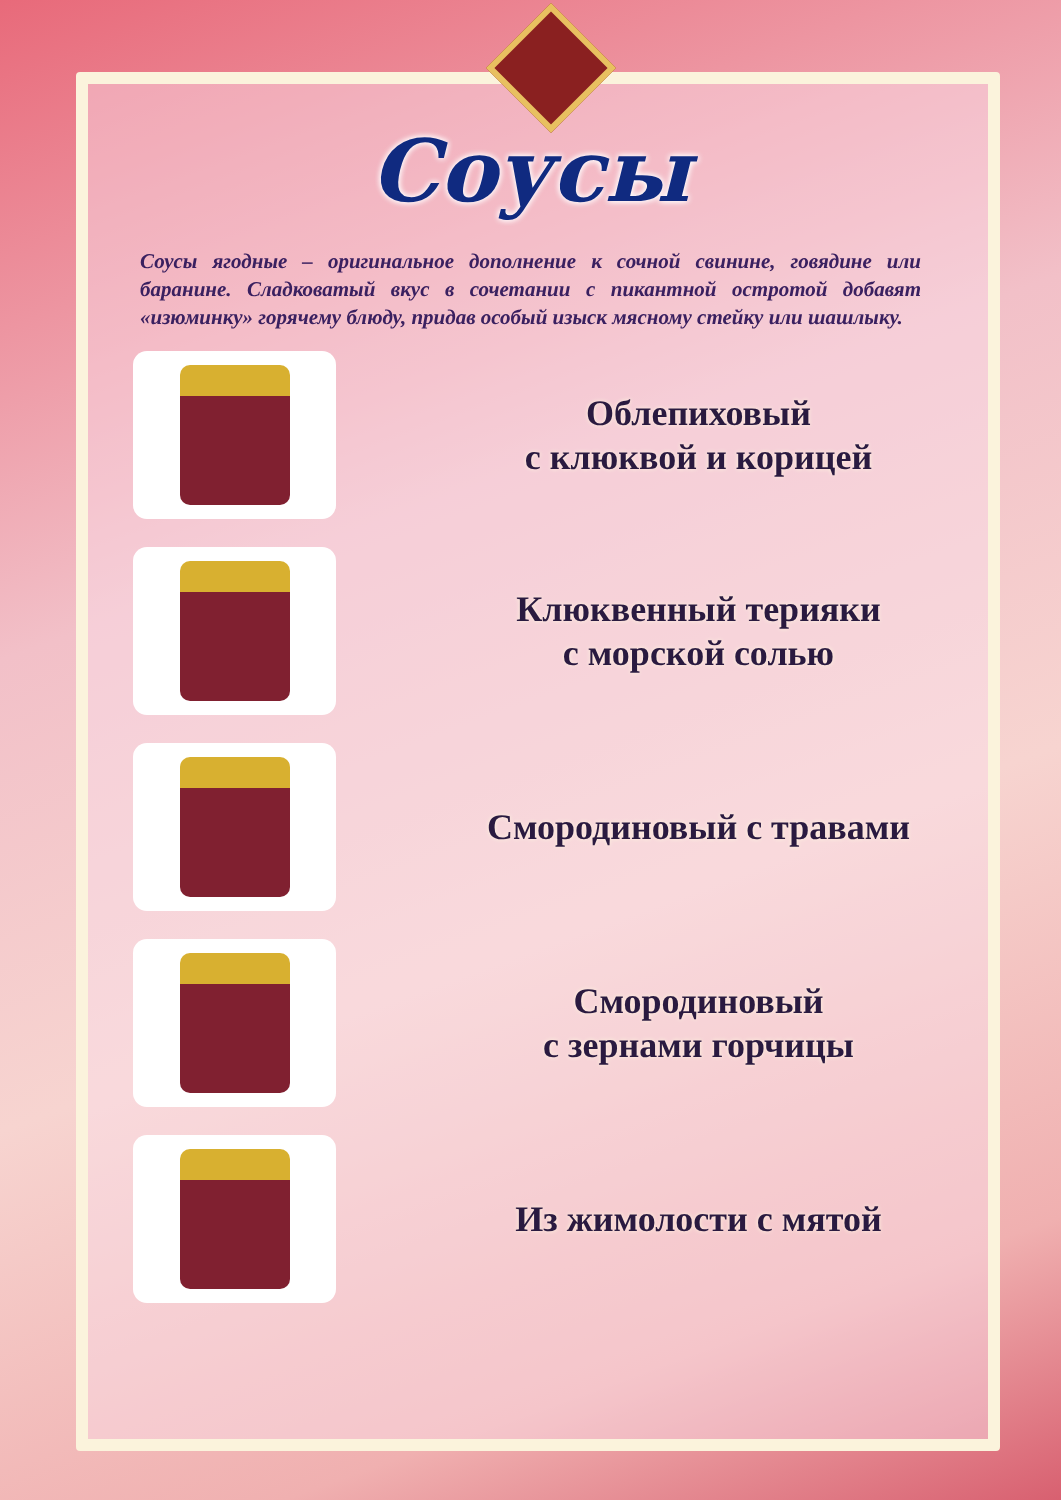Соусы
Соусы ягодные – оригинальное дополнение к сочной свинине, говядине или баранине. Сладковатый вкус в сочетании с пикантной остротой добавят «изюминку» горячему блюду, придав особый изыск мясному стейку или шашлыку.
Облепиховый
с клюквой и корицей
Клюквенный терияки
с морской солью
Смородиновый с травами
Смородиновый
с зернами горчицы
Из жимолости с мятой